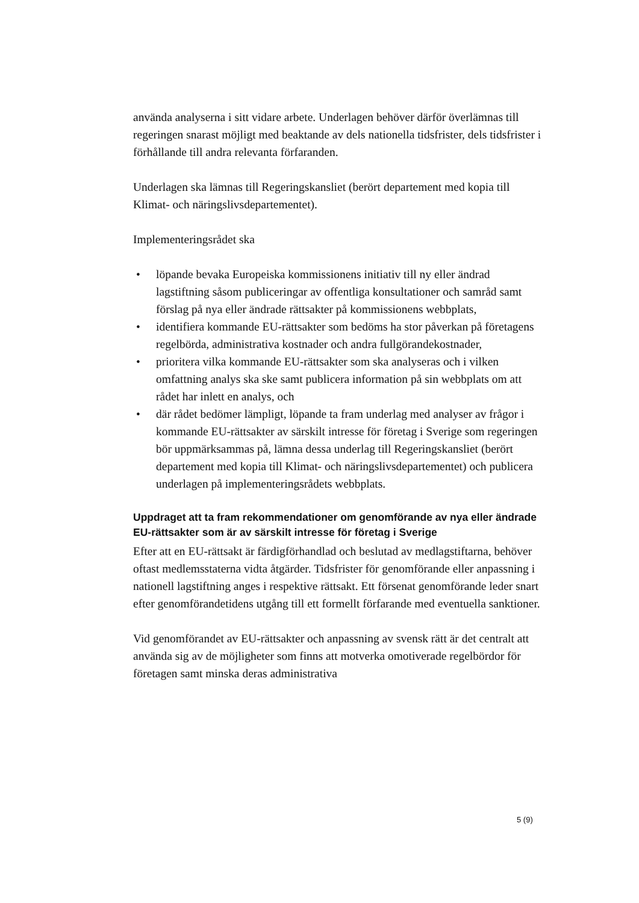använda analyserna i sitt vidare arbete. Underlagen behöver därför överlämnas till regeringen snarast möjligt med beaktande av dels nationella tidsfrister, dels tidsfrister i förhållande till andra relevanta förfaranden.
Underlagen ska lämnas till Regeringskansliet (berört departement med kopia till Klimat- och näringslivsdepartementet).
Implementeringsrådet ska
• löpande bevaka Europeiska kommissionens initiativ till ny eller ändrad lagstiftning såsom publiceringar av offentliga konsultationer och samråd samt förslag på nya eller ändrade rättsakter på kommissionens webbplats,
• identifiera kommande EU-rättsakter som bedöms ha stor påverkan på företagens regelbörda, administrativa kostnader och andra fullgörandekostnader,
• prioritera vilka kommande EU-rättsakter som ska analyseras och i vilken omfattning analys ska ske samt publicera information på sin webbplats om att rådet har inlett en analys, och
• där rådet bedömer lämpligt, löpande ta fram underlag med analyser av frågor i kommande EU-rättsakter av särskilt intresse för företag i Sverige som regeringen bör uppmärksammas på, lämna dessa underlag till Regeringskansliet (berört departement med kopia till Klimat- och näringslivsdepartementet) och publicera underlagen på implementeringsrådets webbplats.
Uppdraget att ta fram rekommendationer om genomförande av nya eller ändrade EU-rättsakter som är av särskilt intresse för företag i Sverige
Efter att en EU-rättsakt är färdigförhandlad och beslutad av medlagstiftarna, behöver oftast medlemsstaterna vidta åtgärder. Tidsfrister för genomförande eller anpassning i nationell lagstiftning anges i respektive rättsakt. Ett försenat genomförande leder snart efter genomförandetidens utgång till ett formellt förfarande med eventuella sanktioner.
Vid genomförandet av EU-rättsakter och anpassning av svensk rätt är det centralt att använda sig av de möjligheter som finns att motverka omotiverade regelbördor för företagen samt minska deras administrativa
5 (9)